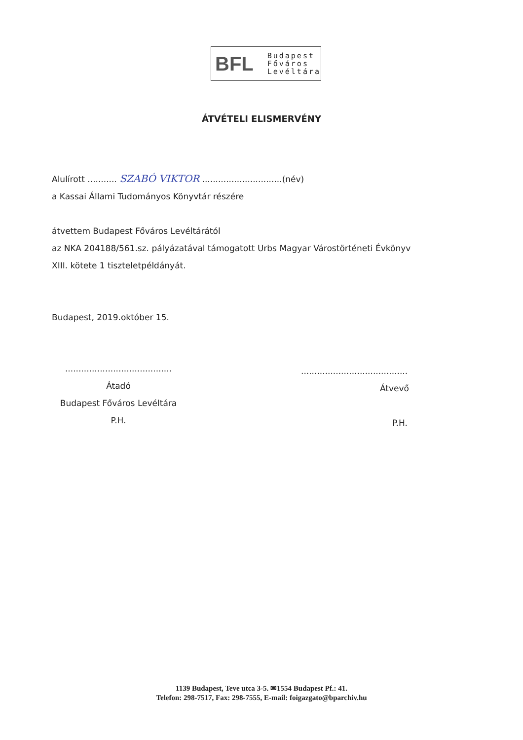BFL
Budapest
Főváros
Levéltára
ÁTVÉTELI ELISMERVÉNY
Alulírott ........... SZABÓ VIKTOR ..............................(név)
a Kassai Állami Tudományos Könyvtár részére
átvettem Budapest Főváros Levéltárától
az NKA 204188/561.sz. pályázatával támogatott Urbs Magyar Várostörténeti Évkönyv
XIII. kötete 1 tiszteletpéldányát.
Budapest, 2019.október 15.
........................................
Átadó
Budapest Főváros Levéltára
P.H.
........................................
Átvevő
P.H.
1139 Budapest, Teve utca 3-5. ✉1554 Budapest Pf.: 41.
Telefon: 298-7517, Fax: 298-7555, E-mail: foigazgato@bparchiv.hu